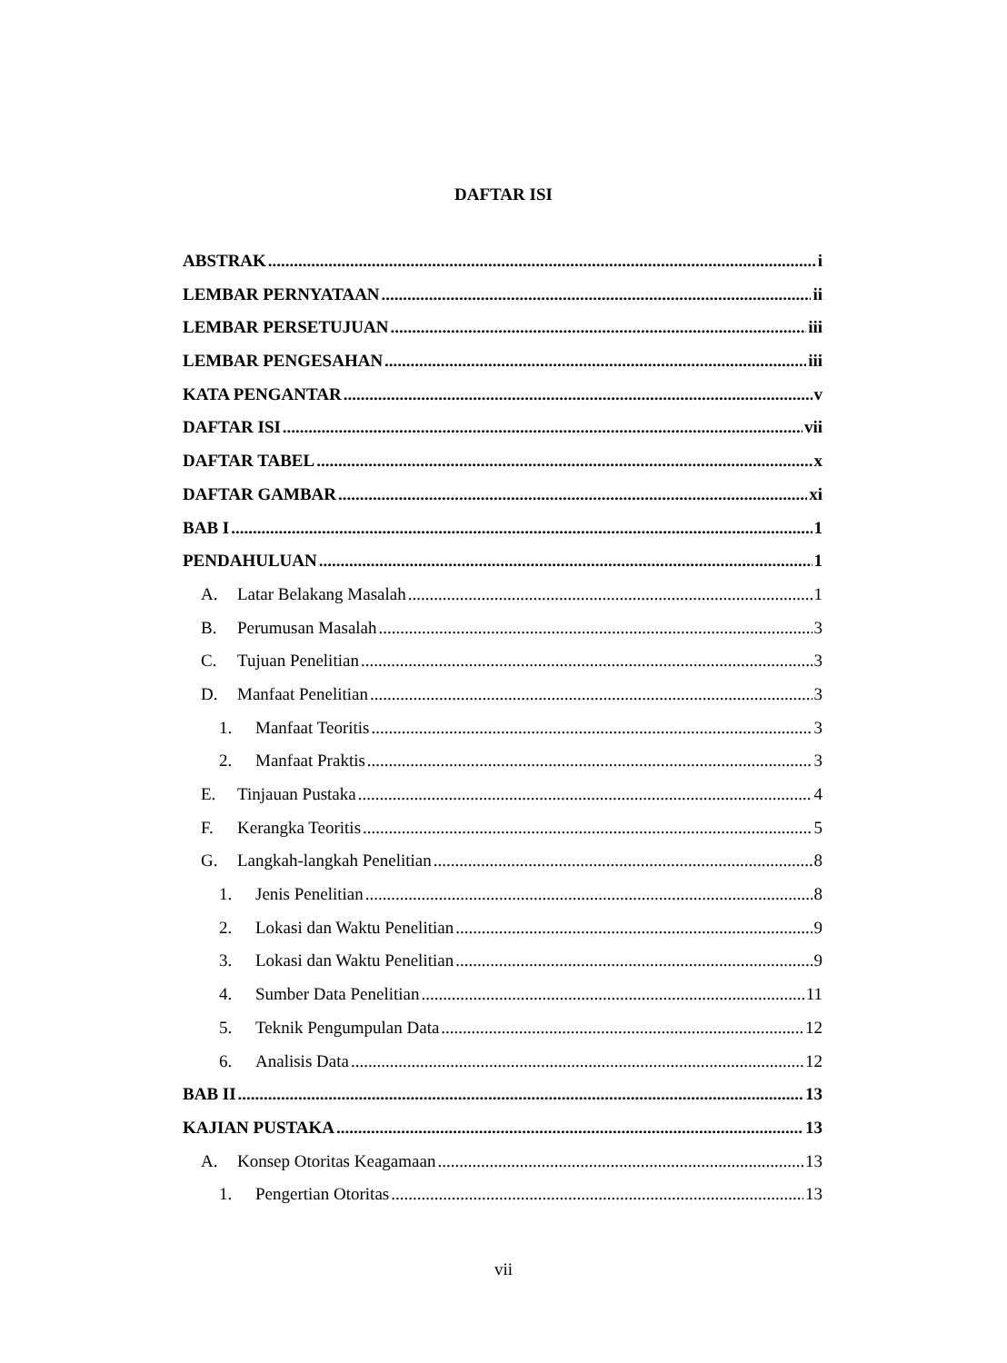DAFTAR ISI
ABSTRAK i
LEMBAR PERNYATAAN ii
LEMBAR PERSETUJUAN iii
LEMBAR PENGESAHAN iii
KATA PENGANTAR v
DAFTAR ISI vii
DAFTAR TABEL x
DAFTAR GAMBAR xi
BAB I 1
PENDAHULUAN 1
A. Latar Belakang Masalah 1
B. Perumusan Masalah 3
C. Tujuan Penelitian 3
D. Manfaat Penelitian 3
1. Manfaat Teoritis 3
2. Manfaat Praktis 3
E. Tinjauan Pustaka 4
F. Kerangka Teoritis 5
G. Langkah-langkah Penelitian 8
1. Jenis Penelitian 8
2. Lokasi dan Waktu Penelitian 9
3. Lokasi dan Waktu Penelitian 9
4. Sumber Data Penelitian 11
5. Teknik Pengumpulan Data 12
6. Analisis Data 12
BAB II 13
KAJIAN PUSTAKA 13
A. Konsep Otoritas Keagamaan 13
1. Pengertian Otoritas 13
vii